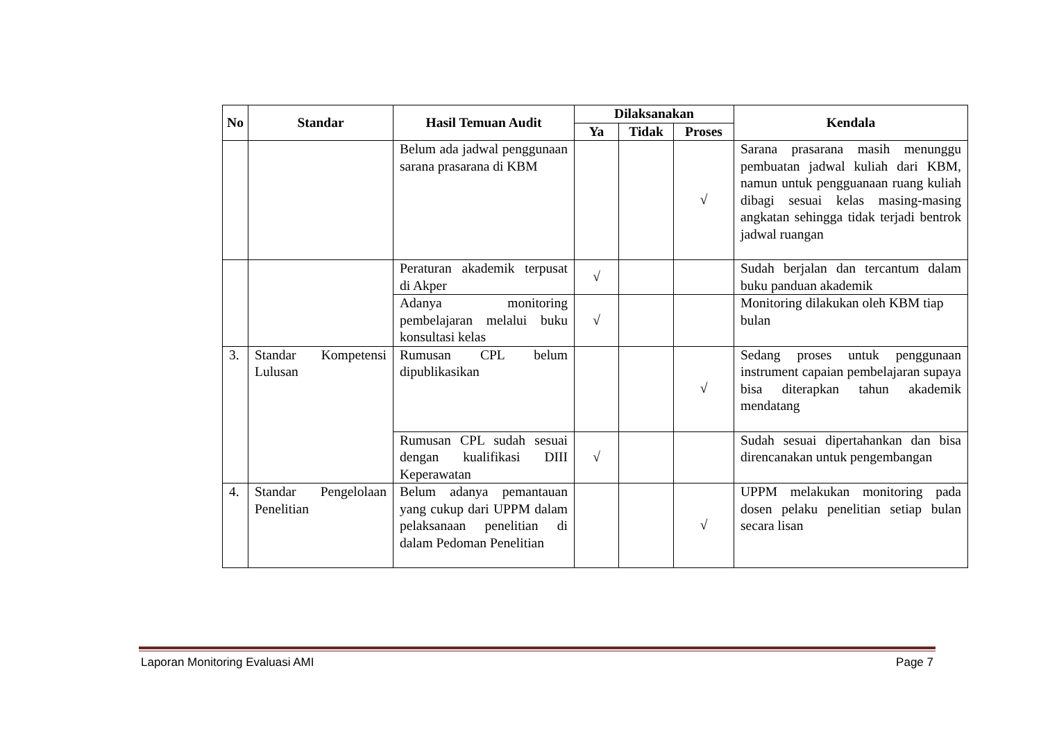| No | Standar | Hasil Temuan Audit | Dilaksanakan | | | Kendala |
| --- | --- | --- | --- | --- | --- | --- |
| | | | Ya | Tidak | Proses | |
| | | Belum ada jadwal penggunaan sarana prasarana di KBM | | | √ | Sarana prasarana masih menunggu pembuatan jadwal kuliah dari KBM, namun untuk pengguanaan ruang kuliah dibagi sesuai kelas masing-masing angkatan sehingga tidak terjadi bentrok jadwal ruangan |
| | | Peraturan akademik terpusat di Akper | √ | | | Sudah berjalan dan tercantum dalam buku panduan akademik |
| | | Adanya monitoring pembelajaran melalui buku konsultasi kelas | √ | | | Monitoring dilakukan oleh KBM tiap bulan |
| 3. | Standar Kompetensi Lulusan | Rumusan CPL belum dipublikasikan | | | √ | Sedang proses untuk penggunaan instrument capaian pembelajaran supaya bisa diterapkan tahun akademik mendatang |
| | | Rumusan CPL sudah sesuai dengan kualifikasi DIII Keperawatan | √ | | | Sudah sesuai dipertahankan dan bisa direncanakan untuk pengembangan |
| 4. | Standar Pengelolaan Penelitian | Belum adanya pemantauan yang cukup dari UPPM dalam pelaksanaan penelitian di dalam Pedoman Penelitian | | | √ | UPPM melakukan monitoring pada dosen pelaku penelitian setiap bulan secara lisan |
Laporan Monitoring Evaluasi AMI Page 7